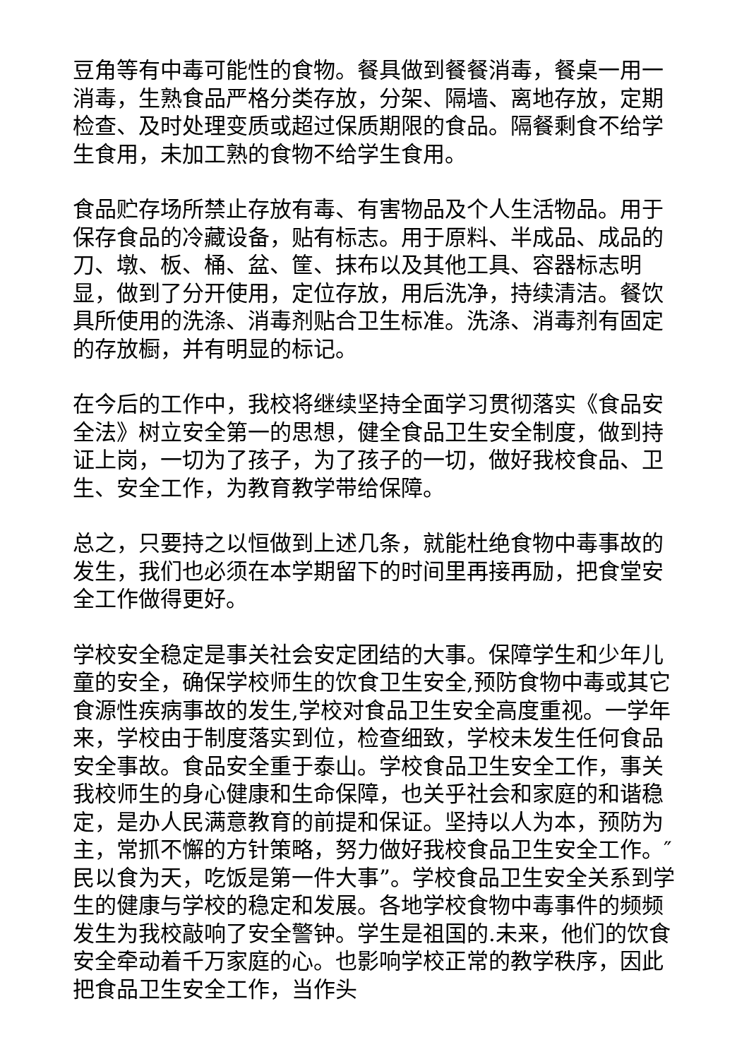豆角等有中毒可能性的食物。餐具做到餐餐消毒，餐桌一用一消毒，生熟食品严格分类存放，分架、隔墙、离地存放，定期检查、及时处理变质或超过保质期限的食品。隔餐剩食不给学生食用，未加工熟的食物不给学生食用。
食品贮存场所禁止存放有毒、有害物品及个人生活物品。用于保存食品的冷藏设备，贴有标志。用于原料、半成品、成品的刀、墩、板、桶、盆、筐、抹布以及其他工具、容器标志明显，做到了分开使用，定位存放，用后洗净，持续清洁。餐饮具所使用的洗涤、消毒剂贴合卫生标准。洗涤、消毒剂有固定的存放橱，并有明显的标记。
在今后的工作中，我校将继续坚持全面学习贯彻落实《食品安全法》树立安全第一的思想，健全食品卫生安全制度，做到持证上岗，一切为了孩子，为了孩子的一切，做好我校食品、卫生、安全工作，为教育教学带给保障。
总之，只要持之以恒做到上述几条，就能杜绝食物中毒事故的发生，我们也必须在本学期留下的时间里再接再励，把食堂安全工作做得更好。
学校安全稳定是事关社会安定团结的大事。保障学生和少年儿童的安全，确保学校师生的饮食卫生安全,预防食物中毒或其它食源性疾病事故的发生,学校对食品卫生安全高度重视。一学年来，学校由于制度落实到位，检查细致，学校未发生任何食品安全事故。食品安全重于泰山。学校食品卫生安全工作，事关我校师生的身心健康和生命保障，也关乎社会和家庭的和谐稳定，是办人民满意教育的前提和保证。坚持以人为本，预防为主，常抓不懈的方针策略，努力做好我校食品卫生安全工作。″民以食为天，吃饭是第一件大事”。学校食品卫生安全关系到学生的健康与学校的稳定和发展。各地学校食物中毒事件的频频发生为我校敲响了安全警钟。学生是祖国的.未来，他们的饮食安全牵动着千万家庭的心。也影响学校正常的教学秩序，因此把食品卫生安全工作，当作头